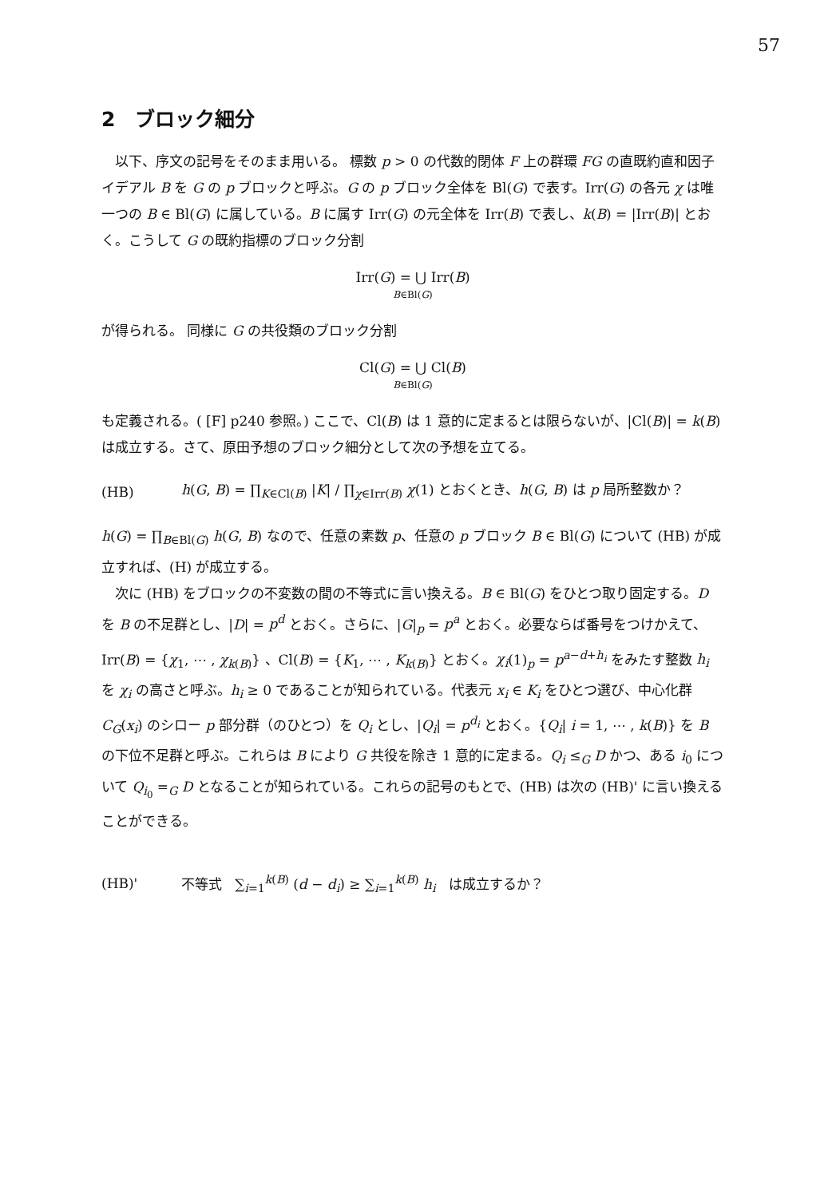57
2　ブロック細分
以下、序文の記号をそのまま用いる。 標数 p > 0 の代数的閉体 F 上の群環 FG の直既約直和因子イデアル B を G の p ブロックと呼ぶ。G の p ブロック全体を Bl(G) で表す。Irr(G) の各元 χ は唯一つの B ∈ Bl(G) に属している。B に属す Irr(G) の元全体を Irr(B) で表し、k(B) = |Irr(B)| とおく。こうして G の既約指標のブロック分割
Irr(G) = ⋃ Irr(B)
B∈Bl(G)
が得られる。 同様に G の共役類のブロック分割
Cl(G) = ⋃ Cl(B)
B∈Bl(G)
も定義される。( [F] p240 参照。) ここで、Cl(B) は 1 意的に定まるとは限らないが、|Cl(B)| = k(B) は成立する。さて、原田予想のブロック細分として次の予想を立てる。
(HB) h(G, B) = ∏<sub>K∈Cl(B)</sub> |K| / ∏<sub>χ∈Irr(B)</sub> χ(1) とおくとき、h(G, B) は p 局所整数か？
h(G) = ∏<sub>B∈Bl(G)</sub> h(G, B) なので、任意の素数 p、任意の p ブロック B ∈ Bl(G) について (HB) が成立すれば、(H) が成立する。
次に (HB) をブロックの不変数の間の不等式に言い換える。B ∈ Bl(G) をひとつ取り固定する。D を B の不足群とし、|D| = p<sup>d</sup> とおく。さらに、|G|<sub>p</sub> = p<sup>a</sup> とおく。必要ならば番号をつけかえて、Irr(B) = {χ<sub>1</sub>, ⋯ , χ<sub>k(B)</sub>} 、Cl(B) = {K<sub>1</sub>, ⋯ , K<sub>k(B)</sub>} とおく。χ<sub>i</sub>(1)<sub>p</sub> = p<sup>a−d+h<sub>i</sub></sup> をみたす整数 h<sub>i</sub> を χ<sub>i</sub> の高さと呼ぶ。h<sub>i</sub> ≥ 0 であることが知られている。代表元 x<sub>i</sub> ∈ K<sub>i</sub> をひとつ選び、中心化群 C<sub>G</sub>(x<sub>i</sub>) のシロー p 部分群（のひとつ）を Q<sub>i</sub> とし、|Q<sub>i</sub>| = p<sup>d<sub>i</sub></sup> とおく。{Q<sub>i</sub>| i = 1, ⋯ , k(B)} を B の下位不足群と呼ぶ。これらは B により G 共役を除き 1 意的に定まる。Q<sub>i</sub> ≤<sub>G</sub> D かつ、ある i<sub>0</sub> について Q<sub>i<sub>0</sub></sub> =<sub>G</sub> D となることが知られている。これらの記号のもとで、(HB) は次の (HB)' に言い換えることができる。
(HB)' 不等式 ∑<sub>i=1</sub><sup>k(B)</sup> (d − d<sub>i</sub>) ≥ ∑<sub>i=1</sub><sup>k(B)</sup> h<sub>i</sub> は成立するか？